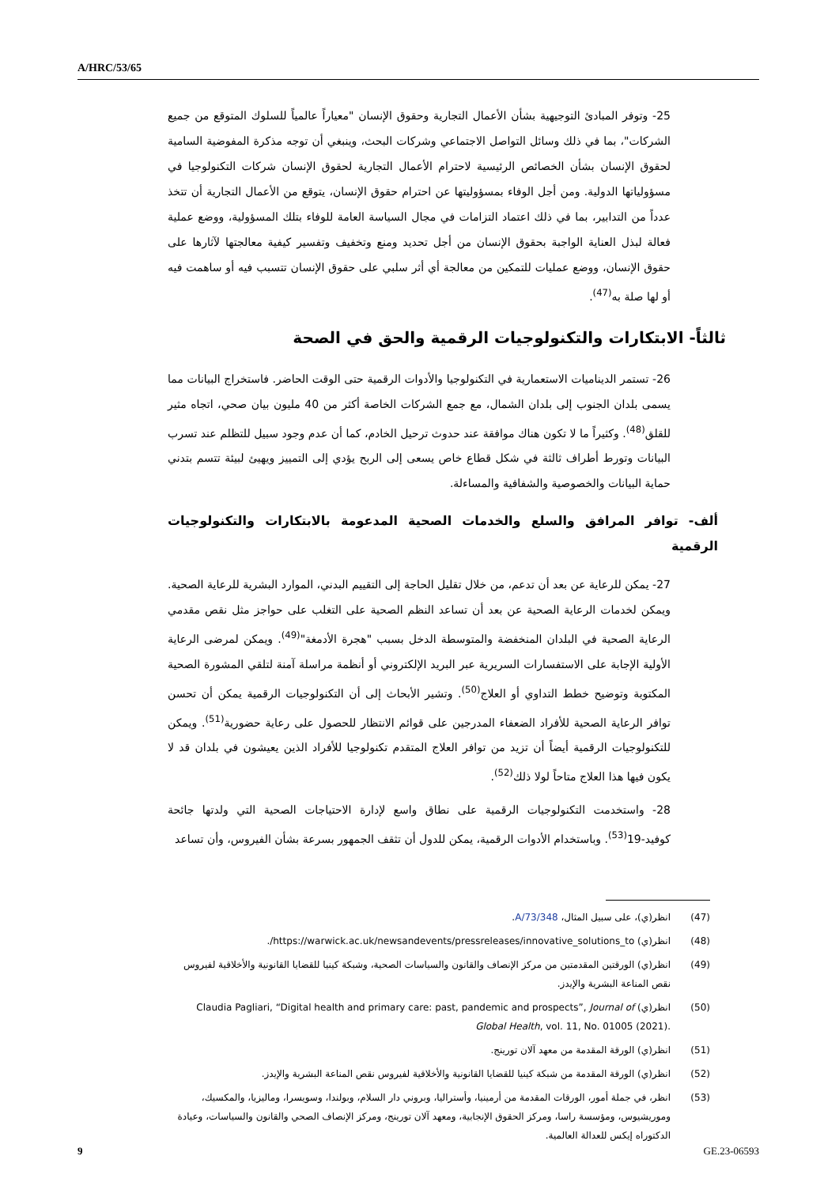A/HRC/53/65
25- وتوفر المبادئ التوجيهية بشأن الأعمال التجارية وحقوق الإنسان "معياراً عالمياً للسلوك المتوقع من جميع الشركات"، بما في ذلك وسائل التواصل الاجتماعي وشركات البحث، وينبغي أن توجه مذكرة المفوضية السامية لحقوق الإنسان بشأن الخصائص الرئيسية لاحترام الأعمال التجارية لحقوق الإنسان شركات التكنولوجيا في مسؤولياتها الدولية. ومن أجل الوفاء بمسؤوليتها عن احترام حقوق الإنسان، يتوقع من الأعمال التجارية أن تتخذ عدداً من التدابير، بما في ذلك اعتماد التزامات في مجال السياسة العامة للوفاء بتلك المسؤولية، ووضع عملية فعالة لبذل العناية الواجبة بحقوق الإنسان من أجل تحديد ومنع وتخفيف وتفسير كيفية معالجتها لآثارها على حقوق الإنسان، ووضع عمليات للتمكين من معالجة أي أثر سلبي على حقوق الإنسان تتسبب فيه أو ساهمت فيه أو لها صلة به<sup>(47)</sup>.
ثالثاً- الابتكارات والتكنولوجيات الرقمية والحق في الصحة
26- تستمر الديناميات الاستعمارية في التكنولوجيا والأدوات الرقمية حتى الوقت الحاضر. فاستخراج البيانات مما يسمى بلدان الجنوب إلى بلدان الشمال، مع جمع الشركات الخاصة أكثر من 40 مليون بيان صحي، اتجاه مثير للقلق<sup>(48)</sup>. وكثيراً ما لا تكون هناك موافقة عند حدوث ترحيل الخادم، كما أن عدم وجود سبيل للتظلم عند تسرب البيانات وتورط أطراف ثالثة في شكل قطاع خاص يسعى إلى الربح يؤدي إلى التمييز ويهيئ لبيئة تتسم بتدني حماية البيانات والخصوصية والشفافية والمساءلة.
ألف- توافر المرافق والسلع والخدمات الصحية المدعومة بالابتكارات والتكنولوجيات الرقمية
27- يمكن للرعاية عن بعد أن تدعم، من خلال تقليل الحاجة إلى التقييم البدني، الموارد البشرية للرعاية الصحية. ويمكن لخدمات الرعاية الصحية عن بعد أن تساعد النظم الصحية على التغلب على حواجز مثل نقص مقدمي الرعاية الصحية في البلدان المنخفضة والمتوسطة الدخل بسبب "هجرة الأدمغة"<sup>(49)</sup>. ويمكن لمرضى الرعاية الأولية الإجابة على الاستفسارات السريرية عبر البريد الإلكتروني أو أنظمة مراسلة آمنة لتلقي المشورة الصحية المكتوبة وتوضيح خطط التداوي أو العلاج<sup>(50)</sup>. وتشير الأبحاث إلى أن التكنولوجيات الرقمية يمكن أن تحسن توافر الرعاية الصحية للأفراد الضعفاء المدرجين على قوائم الانتظار للحصول على رعاية حضورية<sup>(51)</sup>. ويمكن للتكنولوجيات الرقمية أيضاً أن تزيد من توافر العلاج المتقدم تكنولوجيا للأفراد الذين يعيشون في بلدان قد لا يكون فيها هذا العلاج متاحاً لولا ذلك<sup>(52)</sup>.
28- واستخدمت التكنولوجيات الرقمية على نطاق واسع لإدارة الاحتياجات الصحية التي ولدتها جائحة كوفيد-19<sup>(53)</sup>. وباستخدام الأدوات الرقمية، يمكن للدول أن تثقف الجمهور بسرعة بشأن الفيروس، وأن تساعد
(47) انظر(ي)، على سبيل المثال، A/73/348.
(48) انظر(ي) https://warwick.ac.uk/newsandevents/pressreleases/innovative_solutions_to/.
(49) انظر(ي) الورقتين المقدمتين من مركز الإنصاف والقانون والسياسات الصحية، وشبكة كينيا للقضايا القانونية والأخلاقية لفيروس نقص المناعة البشرية والإيدز.
(50) انظر(ي) Claudia Pagliari, “Digital health and primary care: past, pandemic and prospects”, Journal of Global Health, vol. 11, No. 01005 (2021).
(51) انظر(ي) الورقة المقدمة من معهد آلان تورينج.
(52) انظر(ي) الورقة المقدمة من شبكة كينيا للقضايا القانونية والأخلاقية لفيروس نقص المناعة البشرية والإيدز.
(53) انظر، في جملة أمور، الورقات المقدمة من أرمينيا، وأستراليا، وبروني دار السلام، وبولندا، وسويسرا، وماليزيا، والمكسيك، وموريشيوس، ومؤسسة راسا، ومركز الحقوق الإنجابية، ومعهد آلان تورينج، ومركز الإنصاف الصحي والقانون والسياسات، وعيادة الدكتوراه إيكس للعدالة العالمية.
9 GE.23-06593